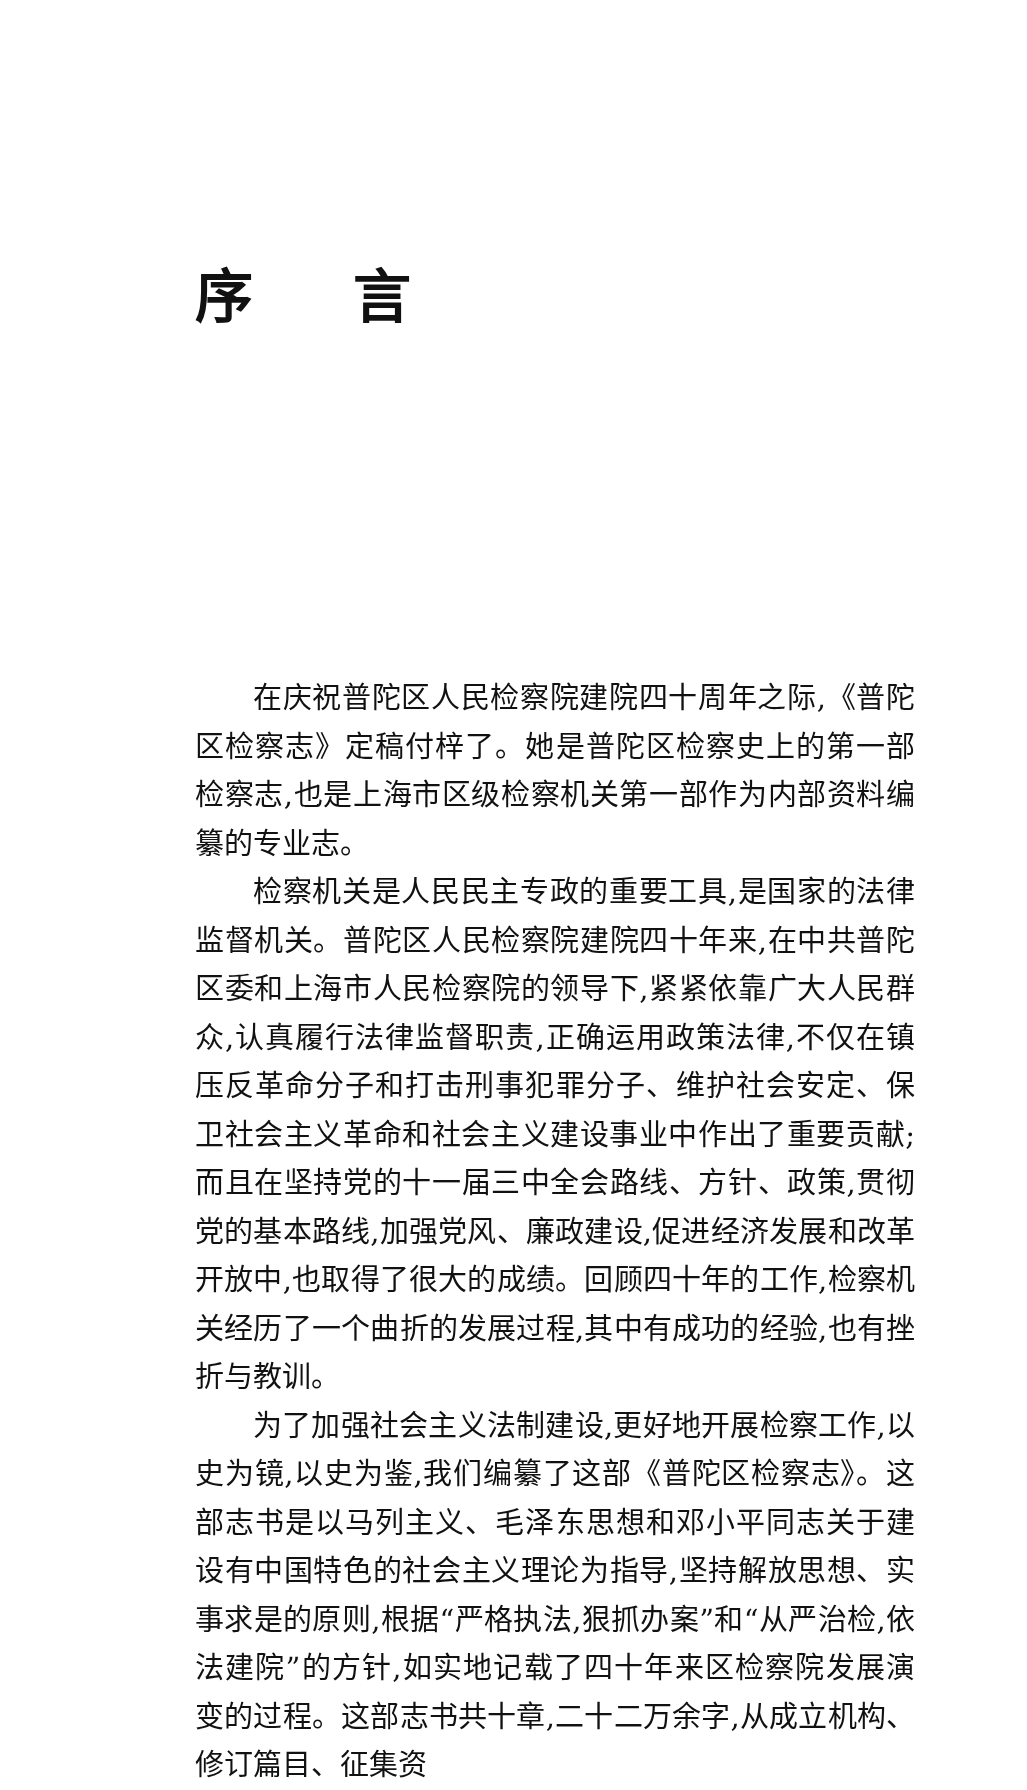序言
在庆祝普陀区人民检察院建院四十周年之际,《普陀区检察志》定稿付梓了。她是普陀区检察史上的第一部检察志,也是上海市区级检察机关第一部作为内部资料编纂的专业志。
检察机关是人民民主专政的重要工具,是国家的法律监督机关。普陀区人民检察院建院四十年来,在中共普陀区委和上海市人民检察院的领导下,紧紧依靠广大人民群众,认真履行法律监督职责,正确运用政策法律,不仅在镇压反革命分子和打击刑事犯罪分子、维护社会安定、保卫社会主义革命和社会主义建设事业中作出了重要贡献;而且在坚持党的十一届三中全会路线、方针、政策,贯彻党的基本路线,加强党风、廉政建设,促进经济发展和改革开放中,也取得了很大的成绩。回顾四十年的工作,检察机关经历了一个曲折的发展过程,其中有成功的经验,也有挫折与教训。
为了加强社会主义法制建设,更好地开展检察工作,以史为镜,以史为鉴,我们编纂了这部《普陀区检察志》。这部志书是以马列主义、毛泽东思想和邓小平同志关于建设有中国特色的社会主义理论为指导,坚持解放思想、实事求是的原则,根据“严格执法,狠抓办案”和“从严治检,依法建院”的方针,如实地记载了四十年来区检察院发展演变的过程。这部志书共十章,二十二万余字,从成立机构、修订篇目、征集资